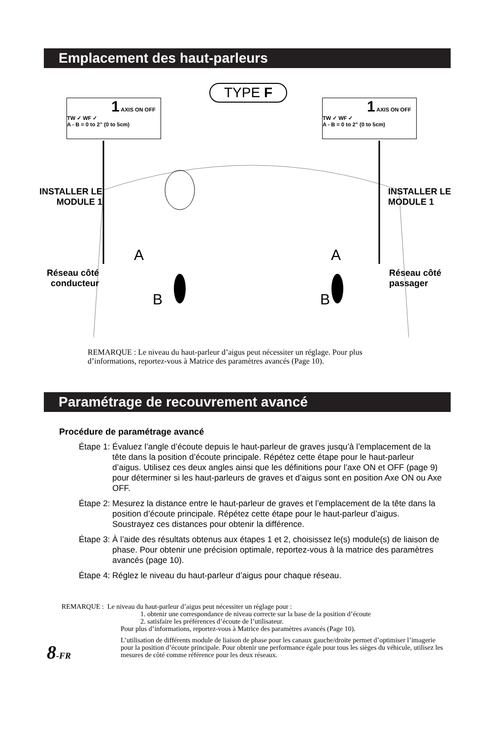Emplacement des haut-parleurs
TYPE F
1 AXIS ON OFF TW ✓ WF ✓
A - B = 0 to 2” (0 to 5cm)
1 AXIS ON OFF TW ✓ WF ✓
A - B = 0 to 2” (0 to 5cm)
INSTALLER LE
MODULE 1
INSTALLER LE
MODULE 1
A A
Réseau côté
conducteur
Réseau côté
passager
B B
REMARQUE : Le niveau du haut-parleur d’aigus peut nécessiter un réglage. Pour plus d’informations, reportez-vous à Matrice des paramètres avancés (Page 10).
Paramétrage de recouvrement avancé
Procédure de paramétrage avancé
Étape 1: Évaluez l’angle d’écoute depuis le haut-parleur de graves jusqu’à l’emplacement de la tête dans la position d’écoute principale. Répétez cette étape pour le haut-parleur d’aigus. Utilisez ces deux angles ainsi que les définitions pour l’axe ON et OFF (page 9) pour déterminer si les haut-parleurs de graves et d’aigus sont en position Axe ON ou Axe OFF.
Étape 2: Mesurez la distance entre le haut-parleur de graves et l’emplacement de la tête dans la position d’écoute principale. Répétez cette étape pour le haut-parleur d’aigus. Soustrayez ces distances pour obtenir la différence.
Étape 3: À l’aide des résultats obtenus aux étapes 1 et 2, choisissez le(s) module(s) de liaison de phase. Pour obtenir une précision optimale, reportez-vous à la matrice des paramètres avancés (page 10).
Étape 4: Réglez le niveau du haut-parleur d’aigus pour chaque réseau.
REMARQUE : Le niveau du haut-parleur d’aigus peut nécessiter un réglage pour :
1. obtenir une correspondance de niveau correcte sur la base de la position d’écoute
2. satisfaire les préférences d’écoute de l’utilisateur.
Pour plus d’informations, reportez-vous à Matrice des paramètres avancés (Page 10).
L’utilisation de différents module de liaison de phase pour les canaux gauche/droite permet d’optimiser l’imagerie pour la position d’écoute principale. Pour obtenir une performance égale pour tous les sièges du véhicule, utilisez les mesures de côté comme référence pour les deux réseaux.
8-FR